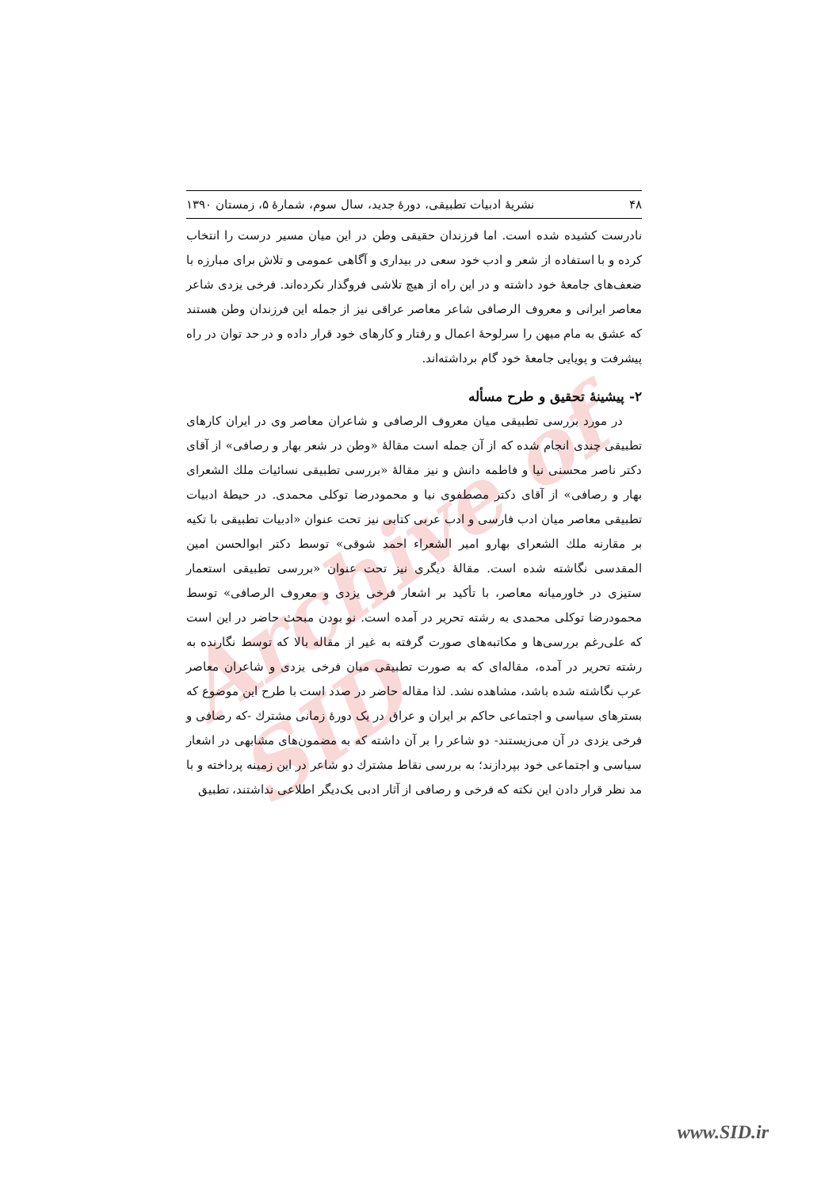Archive of SID
۴۸ نشریهٔ ادبیات تطبیقی، دورهٔ جدید، سال سوم، شمارهٔ ۵، زمستان ۱۳۹۰
نادرست کشیده شده است. اما فرزندان حقیقی وطن در این میان مسیر درست را انتخاب کرده و با استفاده از شعر و ادب خود سعی در بیداری و آگاهی عمومی و تلاش برای مبارزه با ضعف‌های جامعهٔ خود داشته و در این راه از هیچ تلاشی فروگذار نکرده‌اند. فرخی یزدی شاعر معاصر ایرانی و معروف الرصافی شاعر معاصر عراقی نیز از جمله این فرزندان وطن هستند که عشق به مام میهن را سرلوحهٔ اعمال و رفتار و کارهای خود قرار داده و در حد توان در راه پیشرفت و پویایی جامعهٔ خود گام برداشته‌اند.
۲- پیشینهٔ تحقیق و طرح مسأله
در مورد بررسی تطبیقی میان معروف الرصافی و شاعران معاصر وی در ایران کارهای تطبیقی چندی انجام شده که از آن جمله است مقالهٔ «وطن در شعر بهار و رصافی» از آقای دکتر ناصر محسنی نیا و فاطمه دانش و نیز مقالهٔ «بررسی تطبیقی نسائیات ملك الشعرای بهار و رصافی» از آقای دکتر مصطفوی نیا و محمودرضا توکلی محمدی. در حیطهٔ ادبیات تطبیقی معاصر میان ادب فارسی و ادب عربی کتابی نیز تحت عنوان «ادبیات تطبیقی با تکیه بر مقارنه ملك الشعرای بهارو امیر الشعراء احمد شوقی» توسط دکتر ابوالحسن امین المقدسی نگاشته شده است. مقالهٔ دیگری نیز تحت عنوان «بررسی تطبیقی استعمار ستیزی در خاورمیانه معاصر، با تأکید بر اشعار فرخی یزدی و معروف الرصافی» توسط محمودرضا توکلی محمدی به رشته تحریر در آمده است. نو بودن مبحث حاضر در این است که علی‌رغم بررسی‌ها و مکاتبه‌های صورت گرفته به غیر از مقاله بالا که توسط نگارنده به رشته تحریر در آمده، مقاله‌ای که به صورت تطبیقی میان فرخی یزدی و شاعران معاصر عرب نگاشته شده باشد، مشاهده نشد. لذا مقاله حاضر در صدد است با طرح این موضوع که بسترهای سیاسی و اجتماعی حاکم بر ایران و عراق در یک دورهٔ زمانی مشترك -که رصافی و فرخی یزدی در آن می‌زیستند- دو شاعر را بر آن داشته که به مضمون‌های مشابهی در اشعار سیاسی و اجتماعی خود بپردازند؛ به بررسی نقاط مشترك دو شاعر در این زمینه پرداخته و با مد نظر قرار دادن این نکته که فرخی و رصافی از آثار ادبی یک‌دیگر اطلاعی نداشتند، تطبیق
www.SID.ir